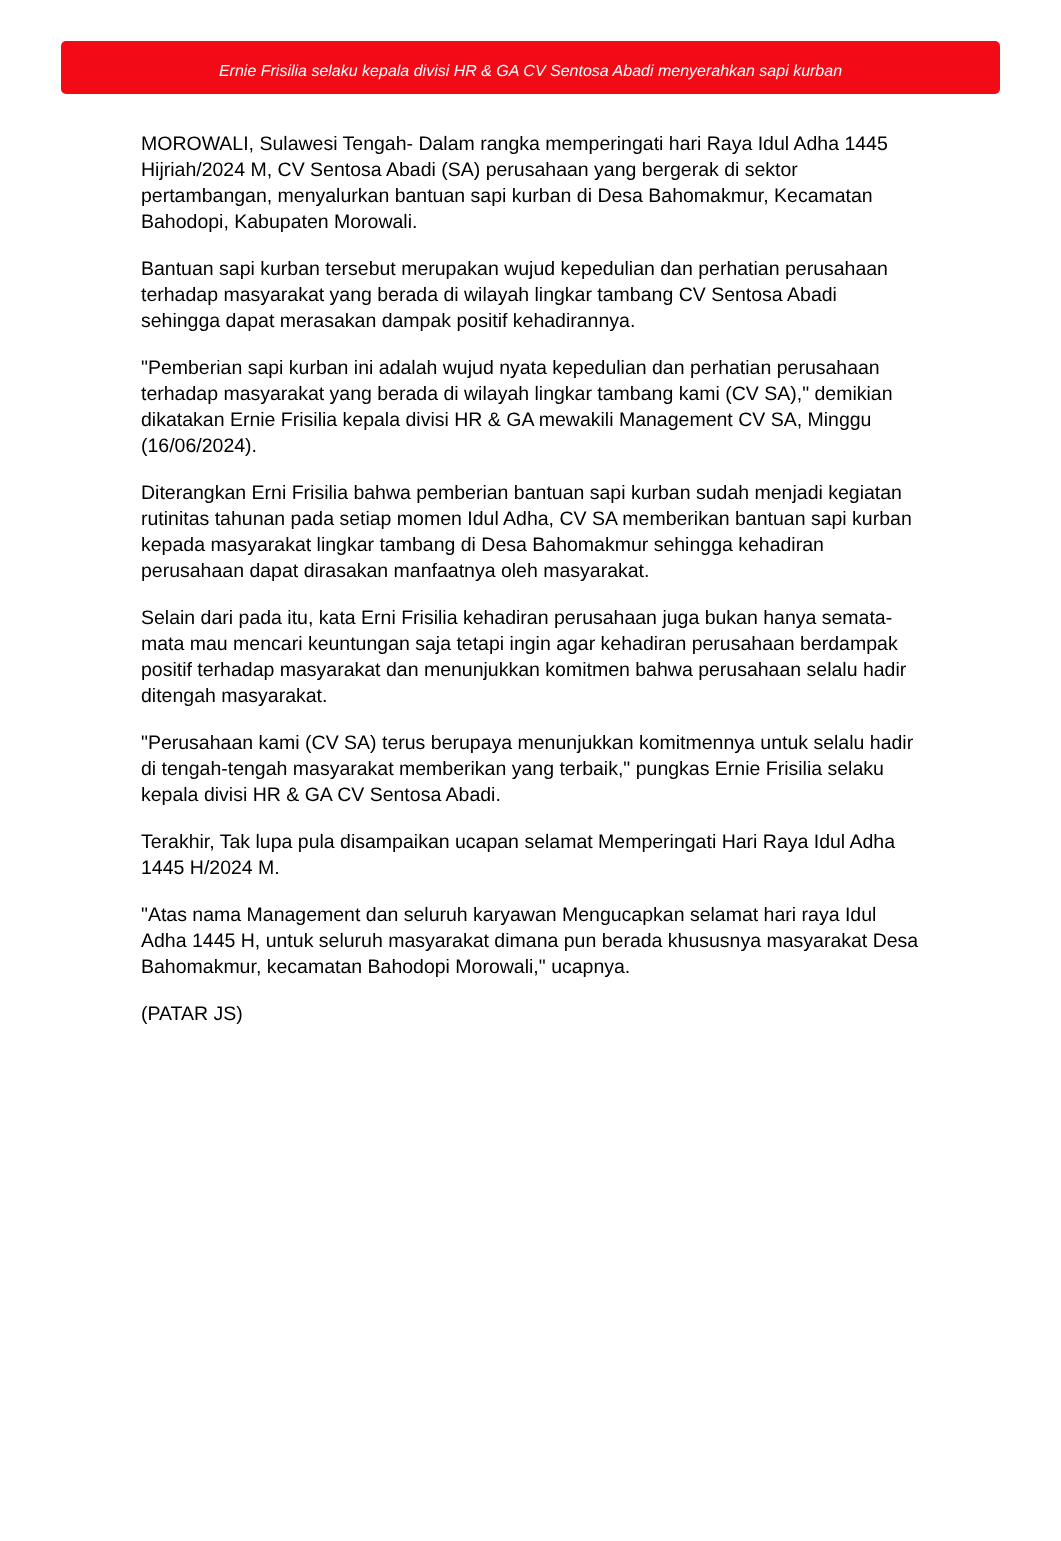Ernie Frisilia selaku kepala divisi HR & GA CV Sentosa Abadi menyerahkan sapi kurban
MOROWALI, Sulawesi Tengah- Dalam rangka memperingati hari Raya Idul Adha 1445 Hijriah/2024 M, CV Sentosa Abadi (SA) perusahaan yang bergerak di sektor pertambangan, menyalurkan bantuan sapi kurban di Desa Bahomakmur, Kecamatan Bahodopi, Kabupaten Morowali.
Bantuan sapi kurban tersebut merupakan wujud kepedulian dan perhatian perusahaan terhadap masyarakat yang berada di wilayah lingkar tambang CV Sentosa Abadi sehingga dapat merasakan dampak positif kehadirannya.
"Pemberian sapi kurban ini adalah wujud nyata kepedulian dan perhatian perusahaan terhadap masyarakat yang berada di wilayah lingkar tambang kami (CV SA)," demikian dikatakan Ernie Frisilia kepala divisi HR & GA mewakili Management CV SA, Minggu (16/06/2024).
Diterangkan Erni Frisilia bahwa pemberian bantuan sapi kurban sudah menjadi kegiatan rutinitas tahunan pada setiap momen Idul Adha, CV SA memberikan bantuan sapi kurban kepada masyarakat lingkar tambang di Desa Bahomakmur sehingga kehadiran perusahaan dapat dirasakan manfaatnya oleh masyarakat.
Selain dari pada itu, kata Erni Frisilia kehadiran perusahaan juga bukan hanya semata-mata mau mencari keuntungan saja tetapi ingin agar kehadiran perusahaan berdampak positif terhadap masyarakat dan menunjukkan komitmen bahwa perusahaan selalu hadir ditengah masyarakat.
"Perusahaan kami (CV SA) terus berupaya menunjukkan komitmennya untuk selalu hadir di tengah-tengah masyarakat memberikan yang terbaik," pungkas Ernie Frisilia selaku kepala divisi HR & GA CV Sentosa Abadi.
Terakhir, Tak lupa pula disampaikan ucapan selamat Memperingati Hari Raya Idul Adha 1445 H/2024 M.
"Atas nama Management dan seluruh karyawan Mengucapkan selamat hari raya Idul Adha 1445 H, untuk seluruh masyarakat dimana pun berada khususnya masyarakat Desa Bahomakmur, kecamatan Bahodopi Morowali," ucapnya.
(PATAR JS)